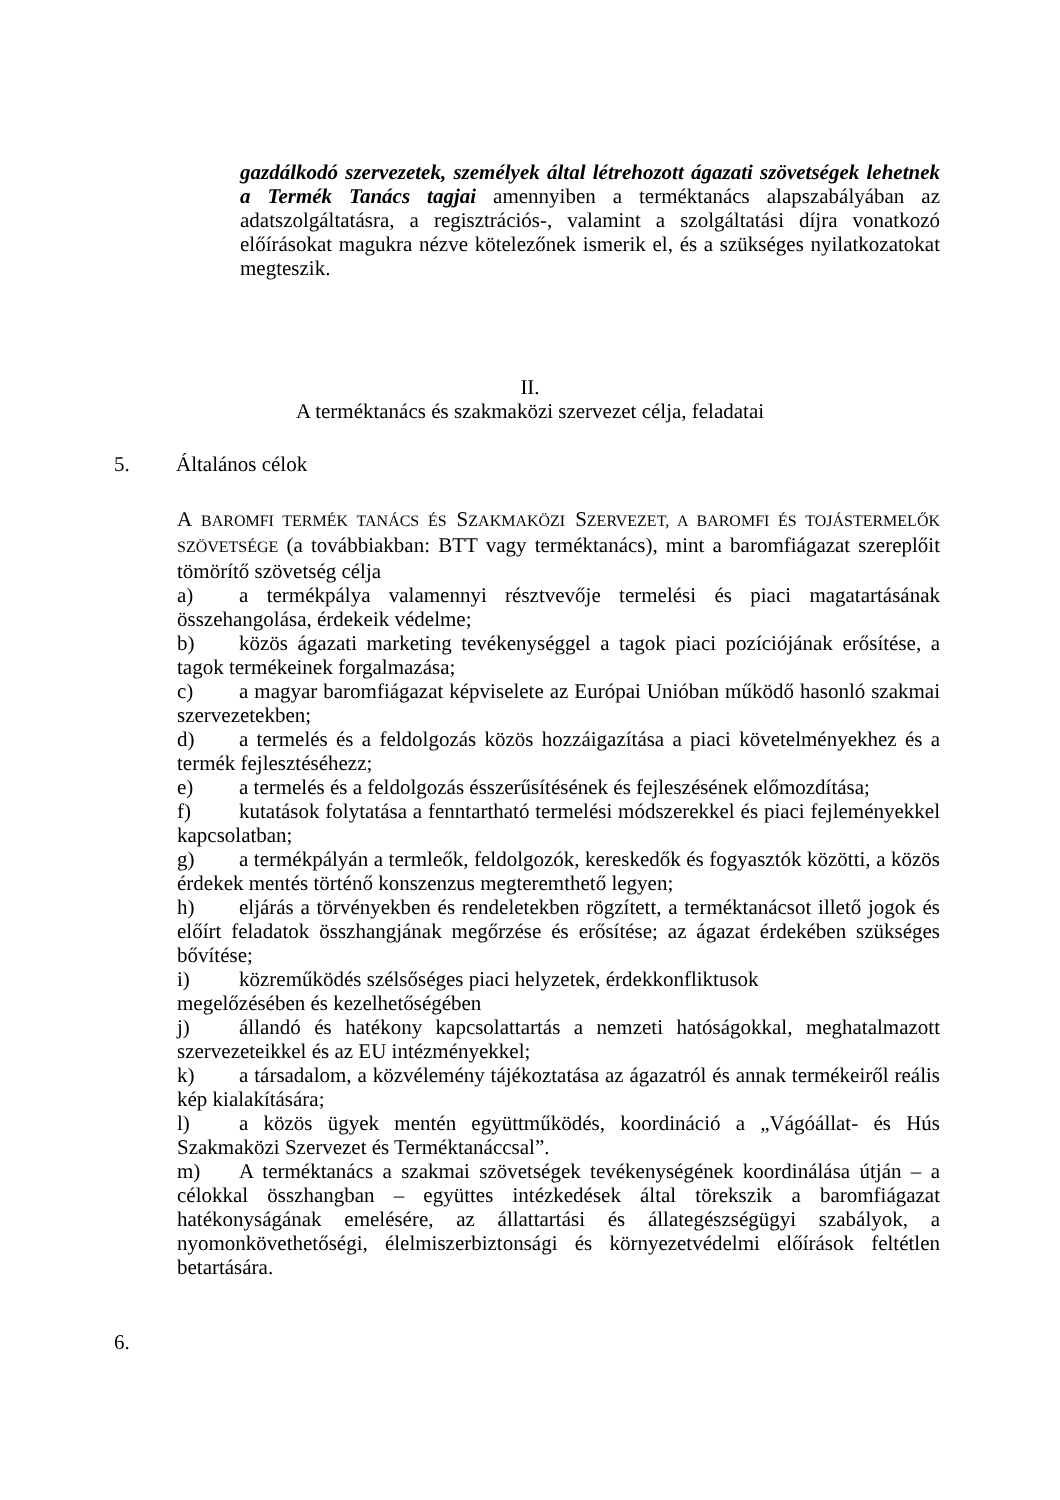gazdálkodó szervezetek, személyek által létrehozott ágazati szövetségek lehetnek a Termék Tanács tagjai amennyiben a terméktanács alapszabályában az adatszolgáltatásra, a regisztrációs-, valamint a szolgáltatási díjra vonatkozó előírásokat magukra nézve kötelezőnek ismerik el, és a szükséges nyilatkozatokat megteszik.
II.
A terméktanács és szakmaközi szervezet célja, feladatai
5. Általános célok
A BAROMFI TERMÉK TANÁCS ÉS SZAKMAKÖZI SZERVEZET, A BAROMFI ÉS TOJÁSTERMELŐK SZÖVETSÉGE (a továbbiakban: BTT vagy terméktanács), mint a baromfiágazat szereplőit tömörítő szövetség célja
a) a termékpálya valamennyi résztvevője termelési és piaci magatartásának összehangolása, érdekeik védelme;
b) közös ágazati marketing tevékenységgel a tagok piaci pozíciójának erősítése, a tagok termékeinek forgalmazása;
c) a magyar baromfiágazat képviselete az Európai Unióban működő hasonló szakmai szervezetekben;
d) a termelés és a feldolgozás közös hozzáigazítása a piaci követelményekhez és a termék fejlesztéséhezz;
e) a termelés és a feldolgozás ésszerűsítésének és fejleszésének előmozdítása;
f) kutatások folytatása a fenntartható termelési módszerekkel és piaci fejleményekkel kapcsolatban;
g) a termékpályán a termleők, feldolgozók, kereskedők és fogyasztók közötti, a közös érdekek mentés történő konszenzus megteremthető legyen;
h) eljárás a törvényekben és rendeletekben rögzített, a terméktanácsot illető jogok és előírt feladatok összhangjának megőrzése és erősítése; az ágazat érdekében szükséges bővítése;
i) közreműködés szélsőséges piaci helyzetek, érdekkonfliktusok
megelőzésében és kezelhetőségében
j) állandó és hatékony kapcsolattartás a nemzeti hatóságokkal, meghatalmazott szervezeteikkel és az EU intézményekkel;
k) a társadalom, a közvélemény tájékoztatása az ágazatról és annak termékeiről reális kép kialakítására;
l) a közös ügyek mentén együttműködés, koordináció a „Vágóállat- és Hús Szakmaközi Szervezet és Terméktanáccsal”.
m) A terméktanács a szakmai szövetségek tevékenységének koordinálása útján – a célokkal összhangban – együttes intézkedések által törekszik a baromfiágazat hatékonyságának emelésére, az állattartási és állategészségügyi szabályok, a nyomonkövethetőségi, élelmiszerbiztonsági és környezetvédelmi előírások feltétlen betartására.
6.